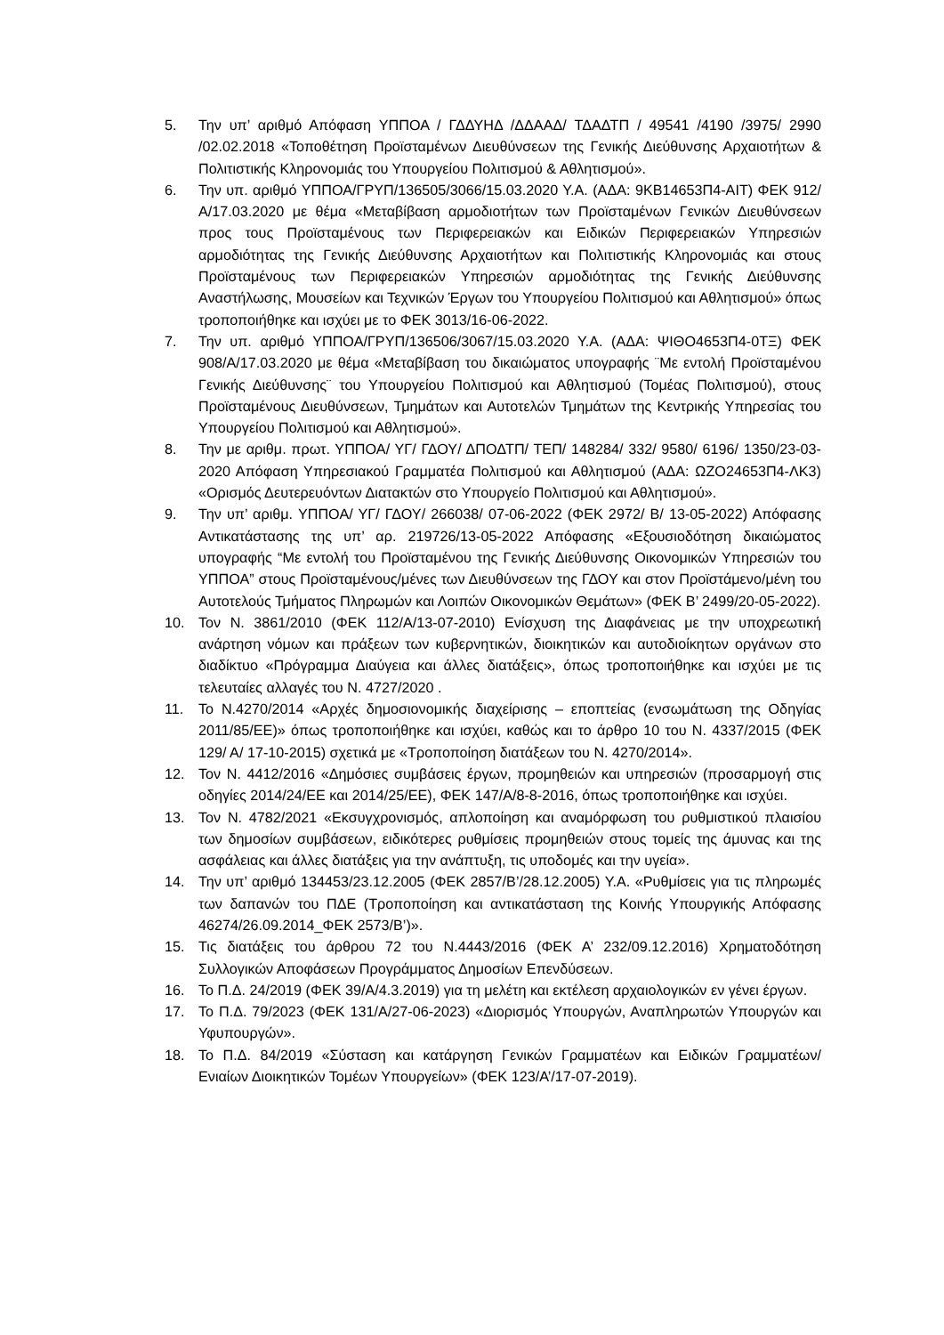5. Την υπ’ αριθμό Απόφαση ΥΠΠΟΑ / ΓΔΔΥΗΔ /ΔΔΑΑΔ/ ΤΔΑΔΤΠ / 49541 /4190 /3975/ 2990 /02.02.2018 «Τοποθέτηση Προϊσταμένων Διευθύνσεων της Γενικής Διεύθυνσης Αρχαιοτήτων & Πολιτιστικής Κληρονομιάς του Υπουργείου Πολιτισμού & Αθλητισμού».
6. Την υπ. αριθμό ΥΠΠΟΑ/ΓΡΥΠ/136505/3066/15.03.2020 Υ.Α. (ΑΔΑ: 9ΚΒ14653Π4-ΑΙΤ) ΦΕΚ 912/Α/17.03.2020 με θέμα «Μεταβίβαση αρμοδιοτήτων των Προϊσταμένων Γενικών Διευθύνσεων προς τους Προϊσταμένους των Περιφερειακών και Ειδικών Περιφερειακών Υπηρεσιών αρμοδιότητας της Γενικής Διεύθυνσης Αρχαιοτήτων και Πολιτιστικής Κληρονομιάς και στους Προϊσταμένους των Περιφερειακών Υπηρεσιών αρμοδιότητας της Γενικής Διεύθυνσης Αναστήλωσης, Μουσείων και Τεχνικών Έργων του Υπουργείου Πολιτισμού και Αθλητισμού» όπως τροποποιήθηκε και ισχύει με το ΦΕΚ 3013/16-06-2022.
7. Την υπ. αριθμό ΥΠΠΟΑ/ΓΡΥΠ/136506/3067/15.03.2020 Υ.Α. (ΑΔΑ: ΨΙΘΟ4653Π4-0ΤΞ) ΦΕΚ 908/Α/17.03.2020 με θέμα «Μεταβίβαση του δικαιώματος υπογραφής ¨Με εντολή Προϊσταμένου Γενικής Διεύθυνσης¨ του Υπουργείου Πολιτισμού και Αθλητισμού (Τομέας Πολιτισμού), στους Προϊσταμένους Διευθύνσεων, Τμημάτων και Αυτοτελών Τμημάτων της Κεντρικής Υπηρεσίας του Υπουργείου Πολιτισμού και Αθλητισμού».
8. Την με αριθμ. πρωτ. ΥΠΠΟΑ/ ΥΓ/ ΓΔΟΥ/ ΔΠΟΔΤΠ/ ΤΕΠ/ 148284/ 332/ 9580/ 6196/ 1350/23-03-2020 Απόφαση Υπηρεσιακού Γραμματέα Πολιτισμού και Αθλητισμού (ΑΔΑ: ΩΖΟ24653Π4-ΛΚ3) «Ορισμός Δευτερευόντων Διατακτών στο Υπουργείο Πολιτισμού και Αθλητισμού».
9. Την υπ’ αριθμ. ΥΠΠΟΑ/ ΥΓ/ ΓΔΟΥ/ 266038/ 07-06-2022 (ΦΕΚ 2972/ Β/ 13-05-2022) Απόφασης Αντικατάστασης της υπ’ αρ. 219726/13-05-2022 Απόφασης «Εξουσιοδότηση δικαιώματος υπογραφής “Με εντολή του Προϊσταμένου της Γενικής Διεύθυνσης Οικονομικών Υπηρεσιών του ΥΠΠΟΑ” στους Προϊσταμένους/μένες των Διευθύνσεων της ΓΔΟΥ και στον Προϊστάμενο/μένη του Αυτοτελούς Τμήματος Πληρωμών και Λοιπών Οικονομικών Θεμάτων» (ΦΕΚ Β’ 2499/20-05-2022).
10. Τον Ν. 3861/2010 (ΦΕΚ 112/Α/13-07-2010) Ενίσχυση της Διαφάνειας με την υποχρεωτική ανάρτηση νόμων και πράξεων των κυβερνητικών, διοικητικών και αυτοδιοίκητων οργάνων στο διαδίκτυο «Πρόγραμμα Διαύγεια και άλλες διατάξεις», όπως τροποποιήθηκε και ισχύει με τις τελευταίες αλλαγές του Ν. 4727/2020 .
11. Το Ν.4270/2014 «Αρχές δημοσιονομικής διαχείρισης – εποπτείας (ενσωμάτωση της Οδηγίας 2011/85/ΕΕ)» όπως τροποποιήθηκε και ισχύει, καθώς και το άρθρο 10 του Ν. 4337/2015 (ΦΕΚ 129/ Α/ 17-10-2015) σχετικά με «Τροποποίηση διατάξεων του Ν. 4270/2014».
12. Τον Ν. 4412/2016 «Δημόσιες συμβάσεις έργων, προμηθειών και υπηρεσιών (προσαρμογή στις οδηγίες 2014/24/ΕΕ και 2014/25/ΕΕ), ΦΕΚ 147/Α/8-8-2016, όπως τροποποιήθηκε και ισχύει.
13. Τον Ν. 4782/2021 «Εκσυγχρονισμός, απλοποίηση και αναμόρφωση του ρυθμιστικού πλαισίου των δημοσίων συμβάσεων, ειδικότερες ρυθμίσεις προμηθειών στους τομείς της άμυνας και της ασφάλειας και άλλες διατάξεις για την ανάπτυξη, τις υποδομές και την υγεία».
14. Την υπ’ αριθμό 134453/23.12.2005 (ΦΕΚ 2857/Β’/28.12.2005) Υ.Α. «Ρυθμίσεις για τις πληρωμές των δαπανών του ΠΔΕ (Τροποποίηση και αντικατάσταση της Κοινής Υπουργικής Απόφασης 46274/26.09.2014_ΦΕΚ 2573/Β’)».
15. Τις διατάξεις του άρθρου 72 του Ν.4443/2016 (ΦΕΚ Α’ 232/09.12.2016) Χρηματοδότηση Συλλογικών Αποφάσεων Προγράμματος Δημοσίων Επενδύσεων.
16. Το Π.Δ. 24/2019 (ΦΕΚ 39/Α/4.3.2019) για τη μελέτη και εκτέλεση αρχαιολογικών εν γένει έργων.
17. Το Π.Δ. 79/2023 (ΦΕΚ 131/Α/27-06-2023) «Διορισμός Υπουργών, Αναπληρωτών Υπουργών και Υφυπουργών».
18. Το Π.Δ. 84/2019 «Σύσταση και κατάργηση Γενικών Γραμματέων και Ειδικών Γραμματέων/ Ενιαίων Διοικητικών Τομέων Υπουργείων» (ΦΕΚ 123/Α’/17-07-2019).